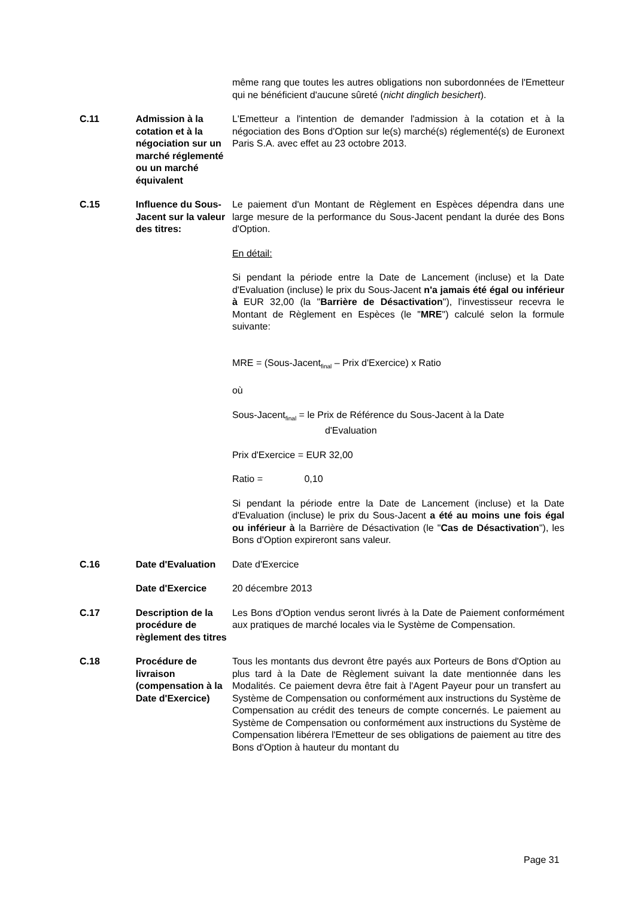| | | même rang que toutes les autres obligations non subordonnées de l'Emetteur qui ne bénéficient d'aucune sûreté ( nicht dinglich besichert ). |
| C.11 | Admission à la cotation et à la négociation sur un marché réglementé ou un marché équivalent | L'Emetteur a l'intention de demander l'admission à la cotation et à la négociation des Bons d'Option sur le(s) marché(s) réglementé(s) de Euronext Paris S.A. avec effet au 23 octobre 2013. |
| C.15 | Influence du Sous-Jacent sur la valeur des titres: | Le paiement d'un Montant de Règlement en Espèces dépendra dans une large mesure de la performance du Sous-Jacent pendant la durée des Bons d'Option. En détail: Si pendant la période entre la Date de Lancement (incluse) et la Date d'Evaluation (incluse) le prix du Sous-Jacent n'a jamais été égal ou inférieur à EUR 32,00 (la " Barrière de Désactivation "), l'investisseur recevra le Montant de Règlement en Espèces (le " MRE ") calculé selon la formule suivante: MRE = (Sous-Jacent<sub>final</sub> – Prix d'Exercice) x Ratio où Sous-Jacent<sub>final</sub> = le Prix de Référence du Sous-Jacent à la Date d'Evaluation Prix d'Exercice = EUR 32,00 Ratio = 0,10 Si pendant la période entre la Date de Lancement (incluse) et la Date d'Evaluation (incluse) le prix du Sous-Jacent a été au moins une fois égal ou inférieur à la Barrière de Désactivation (le " Cas de Désactivation "), les Bons d'Option expireront sans valeur. |
| C.16 | Date d'Evaluation | Date d'Exercice |
| | Date d'Exercice | 20 décembre 2013 |
| C.17 | Description de la procédure de règlement des titres | Les Bons d'Option vendus seront livrés à la Date de Paiement conformément aux pratiques de marché locales via le Système de Compensation. |
| C.18 | Procédure de livraison (compensation à la Date d'Exercice) | Tous les montants dus devront être payés aux Porteurs de Bons d'Option au plus tard à la Date de Règlement suivant la date mentionnée dans les Modalités. Ce paiement devra être fait à l'Agent Payeur pour un transfert au Système de Compensation ou conformément aux instructions du Système de Compensation au crédit des teneurs de compte concernés. Le paiement au Système de Compensation ou conformément aux instructions du Système de Compensation libérera l'Emetteur de ses obligations de paiement au titre des Bons d'Option à hauteur du montant du |
Page 31